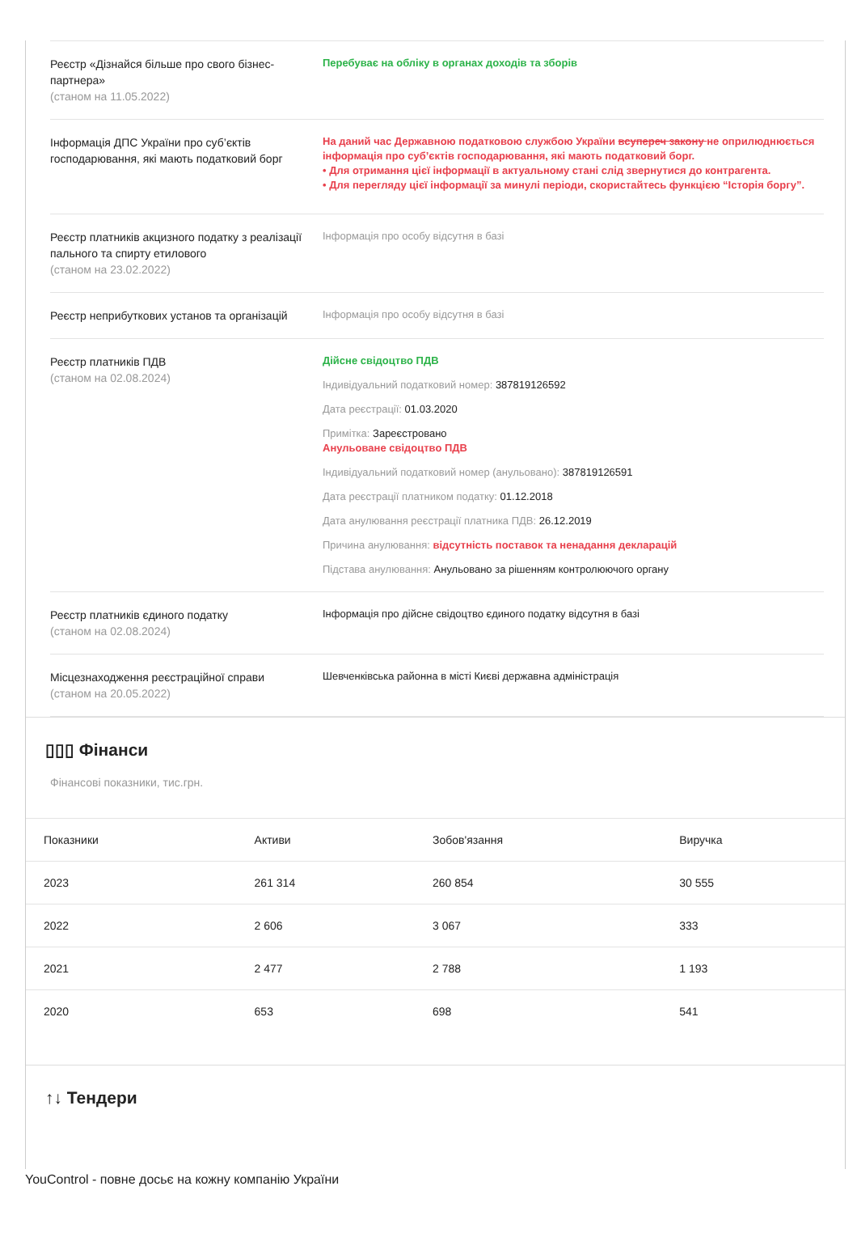Реєстр «Дізнайся більше про свого бізнес-партнера»
(станом на 11.05.2022)
Перебуває на обліку в органах доходів та зборів
Інформація ДПС України про суб’єктів господарювання, які мають податковий борг
На даний час Державною податковою службою України всупереч закону не оприлюднюється інформація про суб’єктів господарювання, які мають податковий борг.
• Для отримання цієї інформації в актуальному стані слід звернутися до контрагента.
• Для перегляду цієї інформації за минулі періоди, скористайтесь функцією “Історія боргу”.
Реєстр платників акцизного податку з реалізації пального та спирту етилового
(станом на 23.02.2022)
Інформація про особу відсутня в базі
Реєстр неприбуткових установ та організацій
Інформація про особу відсутня в базі
Реєстр платників ПДВ
(станом на 02.08.2024)
Дійсне свідоцтво ПДВ
Індивідуальний податковий номер: 387819126592
Дата реєстрації: 01.03.2020
Примітка: Зареєстровано
Анульоване свідоцтво ПДВ
Індивідуальний податковий номер (анульовано): 387819126591
Дата реєстрації платником податку: 01.12.2018
Дата анулювання реєстрації платника ПДВ: 26.12.2019
Причина анулювання: відсутність поставок та ненадання декларацій
Підстава анулювання: Анульовано за рішенням контролюючого органу
Реєстр платників єдиного податку
(станом на 02.08.2024)
Інформація про дійсне свідоцтво єдиного податку відсутня в базі
Місцезнаходження реєстраційної справи
(станом на 20.05.2022)
Шевченківська районна в місті Києві державна адміністрація
▯▯▯ Фінанси
Фінансові показники, тис.грн.
| Показники | Активи | Зобов'язання | Виручка |
| --- | --- | --- | --- |
| 2023 | 261 314 | 260 854 | 30 555 |
| 2022 | 2 606 | 3 067 | 333 |
| 2021 | 2 477 | 2 788 | 1 193 |
| 2020 | 653 | 698 | 541 |
↑↓ Тендери
YouControl - повне досьє на кожну компанію України